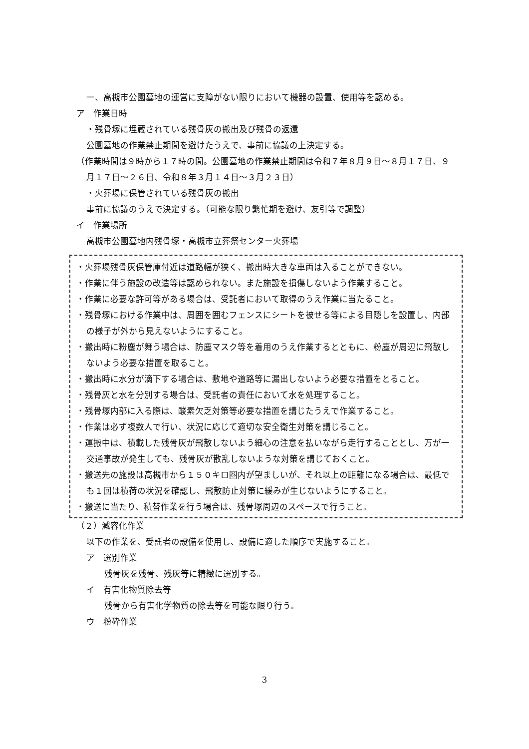一、高槻市公園墓地の運営に支障がない限りにおいて機器の設置、使用等を認める。
ア　作業日時
・残骨塚に埋蔵されている残骨灰の搬出及び残骨の返還
公園墓地の作業禁止期間を避けたうえで、事前に協議の上決定する。
（作業時間は９時から１７時の間。公園墓地の作業禁止期間は令和７年８月９日～８月１７日、９月１７日～２６日、令和８年３月１４日～３月２３日）
・火葬場に保管されている残骨灰の搬出
事前に協議のうえで決定する。（可能な限り繁忙期を避け、友引等で調整）
イ　作業場所
高槻市公園墓地内残骨塚・高槻市立葬祭センター火葬場
・火葬場残骨灰保管庫付近は道路幅が狭く、搬出時大きな車両は入ることができない。
・作業に伴う施設の改造等は認められない。また施設を損傷しないよう作業すること。
・作業に必要な許可等がある場合は、受託者において取得のうえ作業に当たること。
・残骨塚における作業中は、周囲を囲むフェンスにシートを被せる等による目隠しを設置し、内部の様子が外から見えないようにすること。
・搬出時に粉塵が舞う場合は、防塵マスク等を着用のうえ作業するとともに、粉塵が周辺に飛散しないよう必要な措置を取ること。
・搬出時に水分が滴下する場合は、敷地や道路等に漏出しないよう必要な措置をとること。
・残骨灰と水を分別する場合は、受託者の責任において水を処理すること。
・残骨塚内部に入る際は、酸素欠乏対策等必要な措置を講じたうえで作業すること。
・作業は必ず複数人で行い、状況に応じて適切な安全衛生対策を講じること。
・運搬中は、積載した残骨灰が飛散しないよう細心の注意を払いながら走行することとし、万が一交通事故が発生しても、残骨灰が散乱しないような対策を講じておくこと。
・搬送先の施設は高槻市から１５０キロ圏内が望ましいが、それ以上の距離になる場合は、最低でも１回は積荷の状況を確認し、飛散防止対策に緩みが生じないようにすること。
・搬送に当たり、積替作業を行う場合は、残骨塚周辺のスペースで行うこと。
（２）減容化作業
以下の作業を、受託者の設備を使用し、設備に適した順序で実施すること。
ア　選別作業
残骨灰を残骨、残灰等に精緻に選別する。
イ　有害化物質除去等
残骨から有害化学物質の除去等を可能な限り行う。
ウ　粉砕作業
3